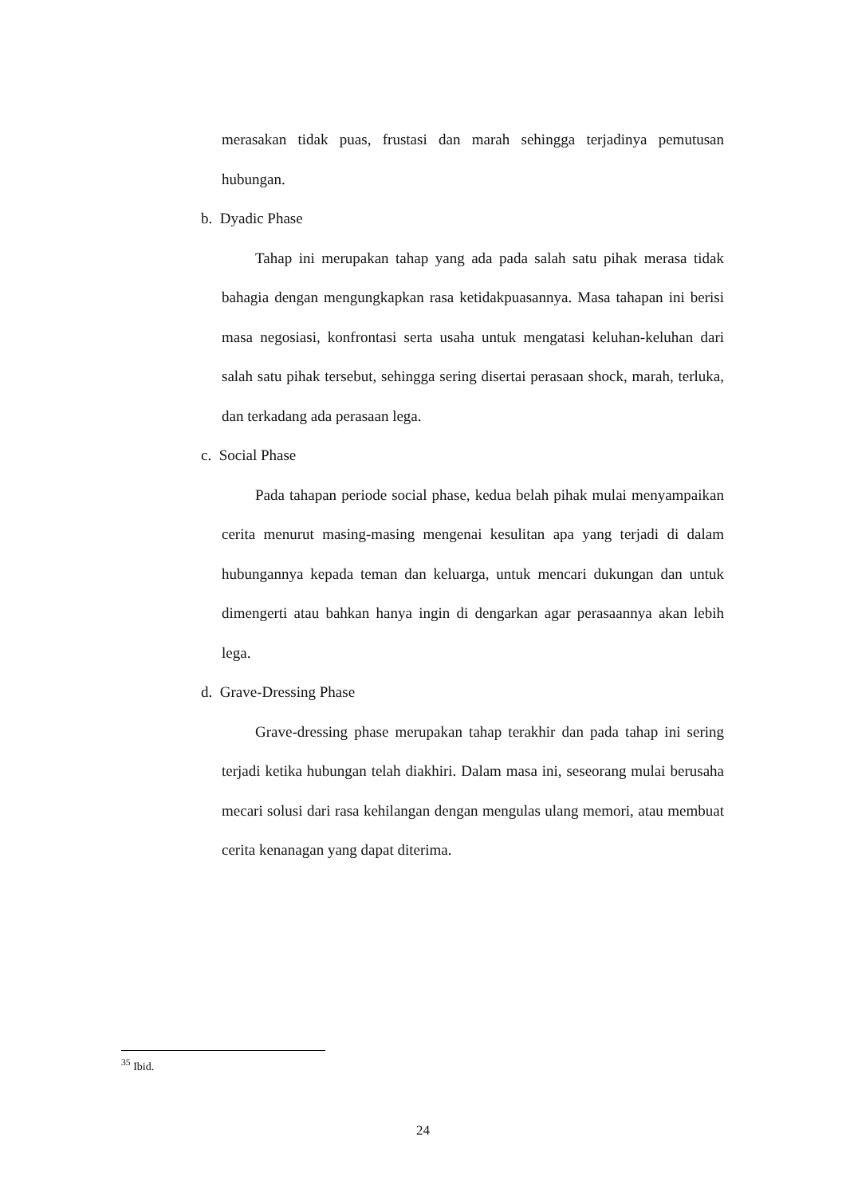merasakan tidak puas, frustasi dan marah sehingga terjadinya pemutusan hubungan.
b. Dyadic Phase
Tahap ini merupakan tahap yang ada pada salah satu pihak merasa tidak bahagia dengan mengungkapkan rasa ketidakpuasannya. Masa tahapan ini berisi masa negosiasi, konfrontasi serta usaha untuk mengatasi keluhan-keluhan dari salah satu pihak tersebut, sehingga sering disertai perasaan shock, marah, terluka, dan terkadang ada perasaan lega.
c. Social Phase
Pada tahapan periode social phase, kedua belah pihak mulai menyampaikan cerita menurut masing-masing mengenai kesulitan apa yang terjadi di dalam hubungannya kepada teman dan keluarga, untuk mencari dukungan dan untuk dimengerti atau bahkan hanya ingin di dengarkan agar perasaannya akan lebih lega.
d. Grave-Dressing Phase
Grave-dressing phase merupakan tahap terakhir dan pada tahap ini sering terjadi ketika hubungan telah diakhiri. Dalam masa ini, seseorang mulai berusaha mecari solusi dari rasa kehilangan dengan mengulas ulang memori, atau membuat cerita kenanagan yang dapat diterima.
<sup>35</sup> Ibid.
24